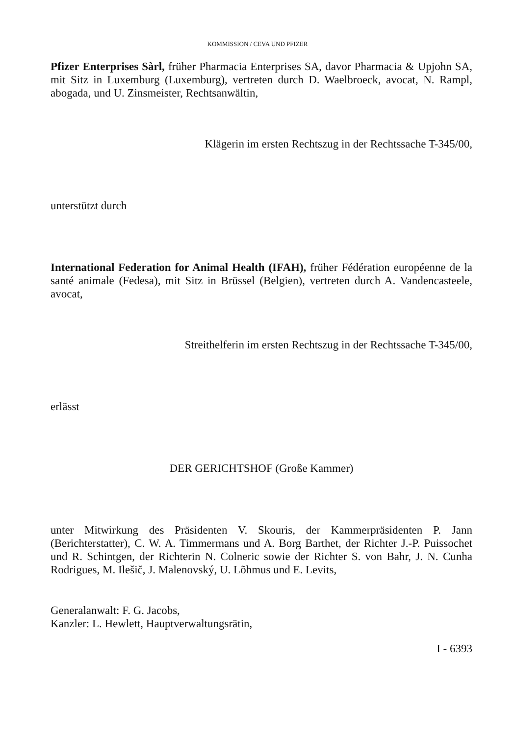KOMMISSION / CEVA UND PFIZER
Pfizer Enterprises Sàrl, früher Pharmacia Enterprises SA, davor Pharmacia & Upjohn SA, mit Sitz in Luxemburg (Luxemburg), vertreten durch D. Waelbroeck, avocat, N. Rampl, abogada, und U. Zinsmeister, Rechtsanwältin,
Klägerin im ersten Rechtszug in der Rechtssache T-345/00,
unterstützt durch
International Federation for Animal Health (IFAH), früher Fédération européenne de la santé animale (Fedesa), mit Sitz in Brüssel (Belgien), vertreten durch A. Vandencasteele, avocat,
Streithelferin im ersten Rechtszug in der Rechtssache T-345/00,
erlässt
DER GERICHTSHOF (Große Kammer)
unter Mitwirkung des Präsidenten V. Skouris, der Kammerpräsidenten P. Jann (Berichterstatter), C. W. A. Timmermans und A. Borg Barthet, der Richter J.-P. Puissochet und R. Schintgen, der Richterin N. Colneric sowie der Richter S. von Bahr, J. N. Cunha Rodrigues, M. Ilešič, J. Malenovský, U. Lõhmus und E. Levits,
Generalanwalt: F. G. Jacobs,
Kanzler: L. Hewlett, Hauptverwaltungsrätin,
I - 6393